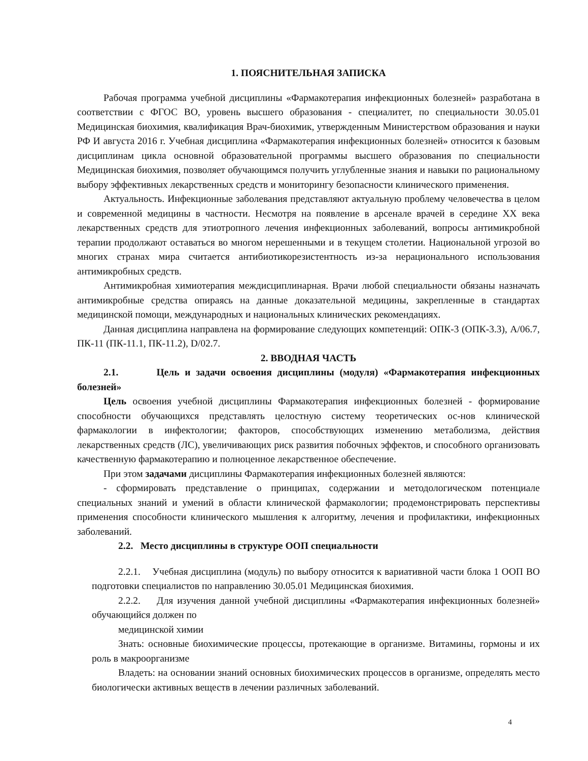1. ПОЯСНИТЕЛЬНАЯ ЗАПИСКА
Рабочая программа учебной дисциплины «Фармакотерапия инфекционных болезней» разработана в соответствии с ФГОС ВО, уровень высшего образования - специалитет, по специальности 30.05.01 Медицинская биохимия, квалификация Врач-биохимик, утвержденным Министерством образования и науки РФ И августа 2016 г. Учебная дисциплина «Фармакотерапия инфекционных болезней» относится к базовым дисциплинам цикла основной образовательной программы высшего образования по специальности Медицинская биохимия, позволяет обучающимся получить углубленные знания и навыки по рациональному выбору эффективных лекарственных средств и мониторингу безопасности клинического применения.
Актуальность. Инфекционные заболевания представляют актуальную проблему человечества в целом и современной медицины в частности. Несмотря на появление в арсенале врачей в середине XX века лекарственных средств для этиотропного лечения инфекционных заболеваний, вопросы антимикробной терапии продолжают оставаться во многом нерешенными и в текущем столетии. Национальной угрозой во многих странах мира считается антибиотикорезистентность из-за нерационального использования антимикробных средств.
Антимикробная химиотерапия междисциплинарная. Врачи любой специальности обязаны назначать антимикробные средства опираясь на данные доказательной медицины, закрепленные в стандартах медицинской помощи, международных и национальных клинических рекомендациях.
Данная дисциплина направлена на формирование следующих компетенций: ОПК-3 (ОПК-3.3), A/06.7, ПК-11 (ПК-11.1, ПК-11.2), D/02.7.
2. ВВОДНАЯ ЧАСТЬ
2.1. Цель и задачи освоения дисциплины (модуля) «Фармакотерапия инфекционных болезней»
Цель освоения учебной дисциплины Фармакотерапия инфекционных болезней - формирование способности обучающихся представлять целостную систему теоретических ос-нов клинической фармакологии в инфектологии; факторов, способствующих изменению метаболизма, действия лекарственных средств (ЛС), увеличивающих риск развития побочных эффектов, и способного организовать качественную фармакотерапию и полноценное лекарственное обеспечение.
При этом задачами дисциплины Фармакотерапия инфекционных болезней являются:
- сформировать представление о принципах, содержании и методологическом потенциале специальных знаний и умений в области клинической фармакологии; продемонстрировать перспективы применения способности клинического мышления к алгоритму, лечения и профилактики, инфекционных заболеваний.
2.2. Место дисциплины в структуре ООП специальности
2.2.1. Учебная дисциплина (модуль) по выбору относится к вариативной части блока 1 ООП ВО подготовки специалистов по направлению 30.05.01 Медицинская биохимия.
2.2.2. Для изучения данной учебной дисциплины «Фармакотерапия инфекционных болезней» обучающийся должен по
медицинской химии
Знать: основные биохимические процессы, протекающие в организме. Витамины, гормоны и их роль в макроорганизме
Владеть: на основании знаний основных биохимических процессов в организме, определять место биологически активных веществ в лечении различных заболеваний.
4